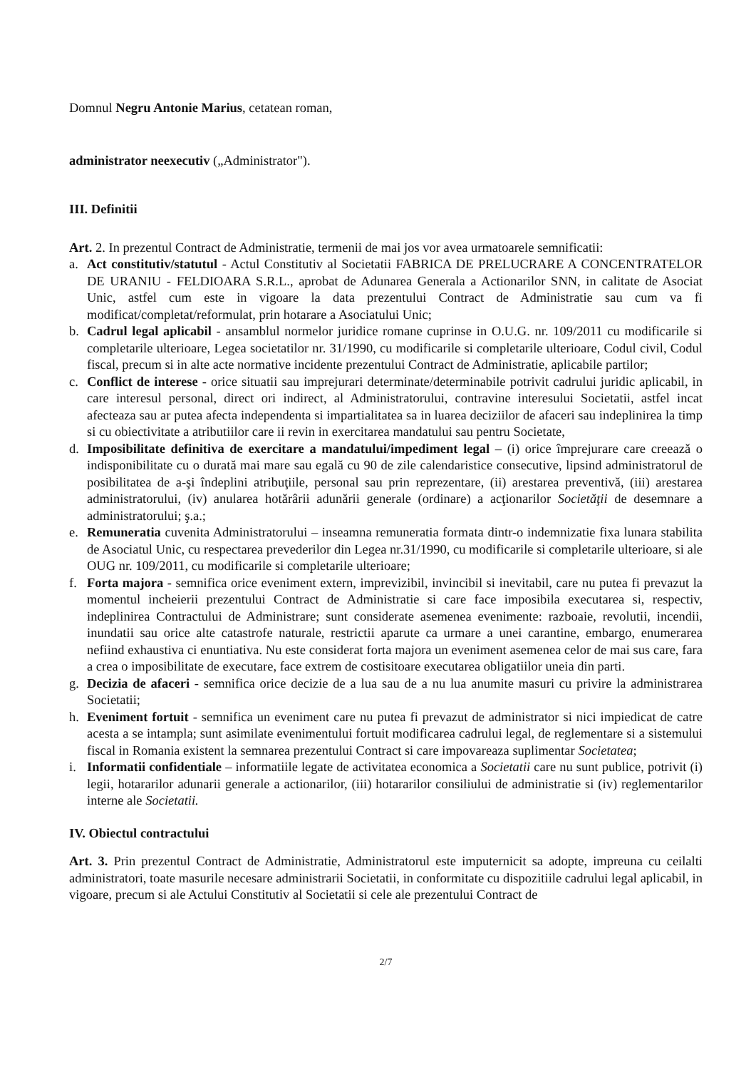Domnul Negru Antonie Marius, cetatean roman,
administrator neexecutiv („Administrator").
III. Definitii
Art. 2. In prezentul Contract de Administratie, termenii de mai jos vor avea urmatoarele semnificatii:
a. Act constitutiv/statutul - Actul Constitutiv al Societatii FABRICA DE PRELUCRARE A CONCENTRATELOR DE URANIU - FELDIOARA S.R.L., aprobat de Adunarea Generala a Actionarilor SNN, in calitate de Asociat Unic, astfel cum este in vigoare la data prezentului Contract de Administratie sau cum va fi modificat/completat/reformulat, prin hotarare a Asociatului Unic;
b. Cadrul legal aplicabil - ansamblul normelor juridice romane cuprinse in O.U.G. nr. 109/2011 cu modificarile si completarile ulterioare, Legea societatilor nr. 31/1990, cu modificarile si completarile ulterioare, Codul civil, Codul fiscal, precum si in alte acte normative incidente prezentului Contract de Administratie, aplicabile partilor;
c. Conflict de interese - orice situatii sau imprejurari determinate/determinabile potrivit cadrului juridic aplicabil, in care interesul personal, direct ori indirect, al Administratorului, contravine interesului Societatii, astfel incat afecteaza sau ar putea afecta independenta si impartialitatea sa in luarea deciziilor de afaceri sau indeplinirea la timp si cu obiectivitate a atributiilor care ii revin in exercitarea mandatului sau pentru Societate,
d. Imposibilitate definitiva de exercitare a mandatului/impediment legal – (i) orice împrejurare care creează o indisponibilitate cu o durată mai mare sau egală cu 90 de zile calendaristice consecutive, lipsind administratorul de posibilitatea de a-şi îndeplini atribuţiile, personal sau prin reprezentare, (ii) arestarea preventivă, (iii) arestarea administratorului, (iv) anularea hotărârii adunării generale (ordinare) a acţionarilor Societăţii de desemnare a administratorului; ş.a.;
e. Remuneratia cuvenita Administratorului – inseamna remuneratia formata dintr-o indemnizatie fixa lunara stabilita de Asociatul Unic, cu respectarea prevederilor din Legea nr.31/1990, cu modificarile si completarile ulterioare, si ale OUG nr. 109/2011, cu modificarile si completarile ulterioare;
f. Forta majora - semnifica orice eveniment extern, imprevizibil, invincibil si inevitabil, care nu putea fi prevazut la momentul incheierii prezentului Contract de Administratie si care face imposibila executarea si, respectiv, indeplinirea Contractului de Administrare; sunt considerate asemenea evenimente: razboaie, revolutii, incendii, inundatii sau orice alte catastrofe naturale, restrictii aparute ca urmare a unei carantine, embargo, enumerarea nefiind exhaustiva ci enuntiativa. Nu este considerat forta majora un eveniment asemenea celor de mai sus care, fara a crea o imposibilitate de executare, face extrem de costisitoare executarea obligatiilor uneia din parti.
g. Decizia de afaceri - semnifica orice decizie de a lua sau de a nu lua anumite masuri cu privire la administrarea Societatii;
h. Eveniment fortuit - semnifica un eveniment care nu putea fi prevazut de administrator si nici impiedicat de catre acesta a se intampla; sunt asimilate evenimentului fortuit modificarea cadrului legal, de reglementare si a sistemului fiscal in Romania existent la semnarea prezentului Contract si care impovareaza suplimentar Societatea;
i. Informatii confidentiale – informatiile legate de activitatea economica a Societatii care nu sunt publice, potrivit (i) legii, hotararilor adunarii generale a actionarilor, (iii) hotararilor consiliului de administratie si (iv) reglementarilor interne ale Societatii.
IV. Obiectul contractului
Art. 3. Prin prezentul Contract de Administratie, Administratorul este imputernicit sa adopte, impreuna cu ceilalti administratori, toate masurile necesare administrarii Societatii, in conformitate cu dispozitiile cadrului legal aplicabil, in vigoare, precum si ale Actului Constitutiv al Societatii si cele ale prezentului Contract de
2/7